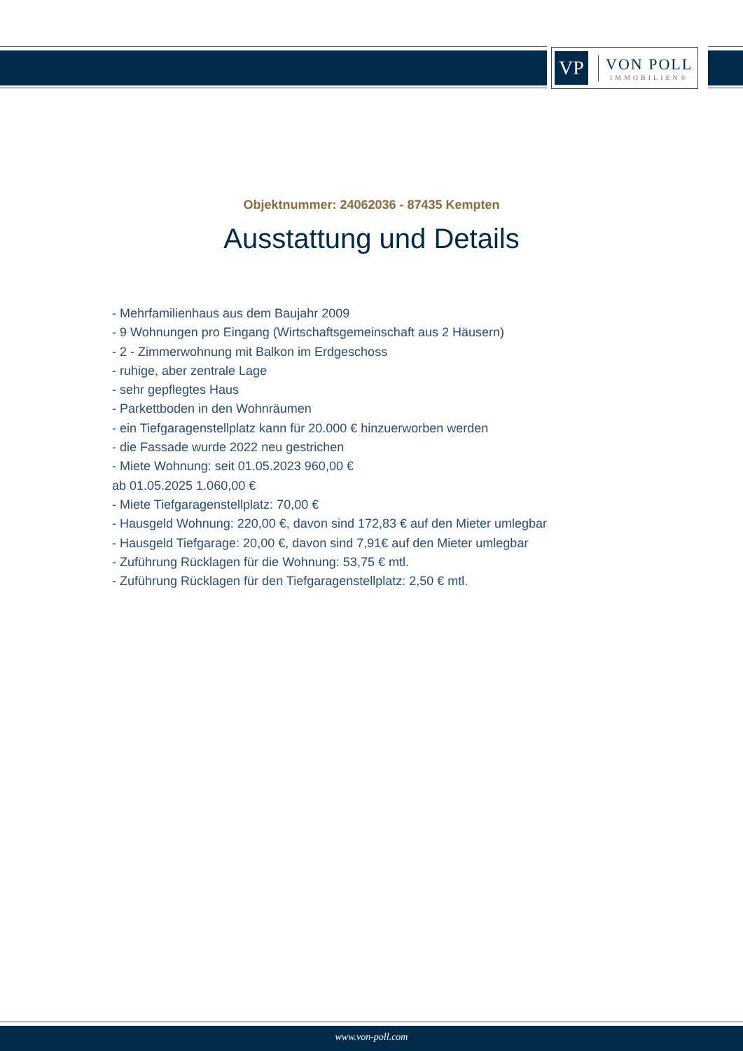VP
VON POLL
IMMOBILIEN®
Objektnummer: 24062036 - 87435 Kempten
Ausstattung und Details
- Mehrfamilienhaus aus dem Baujahr 2009
- 9 Wohnungen pro Eingang (Wirtschaftsgemeinschaft aus 2 Häusern)
- 2 - Zimmerwohnung mit Balkon im Erdgeschoss
- ruhige, aber zentrale Lage
- sehr gepflegtes Haus
- Parkettboden in den Wohnräumen
- ein Tiefgaragenstellplatz kann für 20.000 € hinzuerworben werden
- die Fassade wurde 2022 neu gestrichen
- Miete Wohnung: seit 01.05.2023 960,00 €
ab 01.05.2025 1.060,00 €
- Miete Tiefgaragenstellplatz: 70,00 €
- Hausgeld Wohnung: 220,00 €, davon sind 172,83 € auf den Mieter umlegbar
- Hausgeld Tiefgarage: 20,00 €, davon sind 7,91€ auf den Mieter umlegbar
- Zuführung Rücklagen für die Wohnung: 53,75 € mtl.
- Zuführung Rücklagen für den Tiefgaragenstellplatz: 2,50 € mtl.
www.von-poll.com